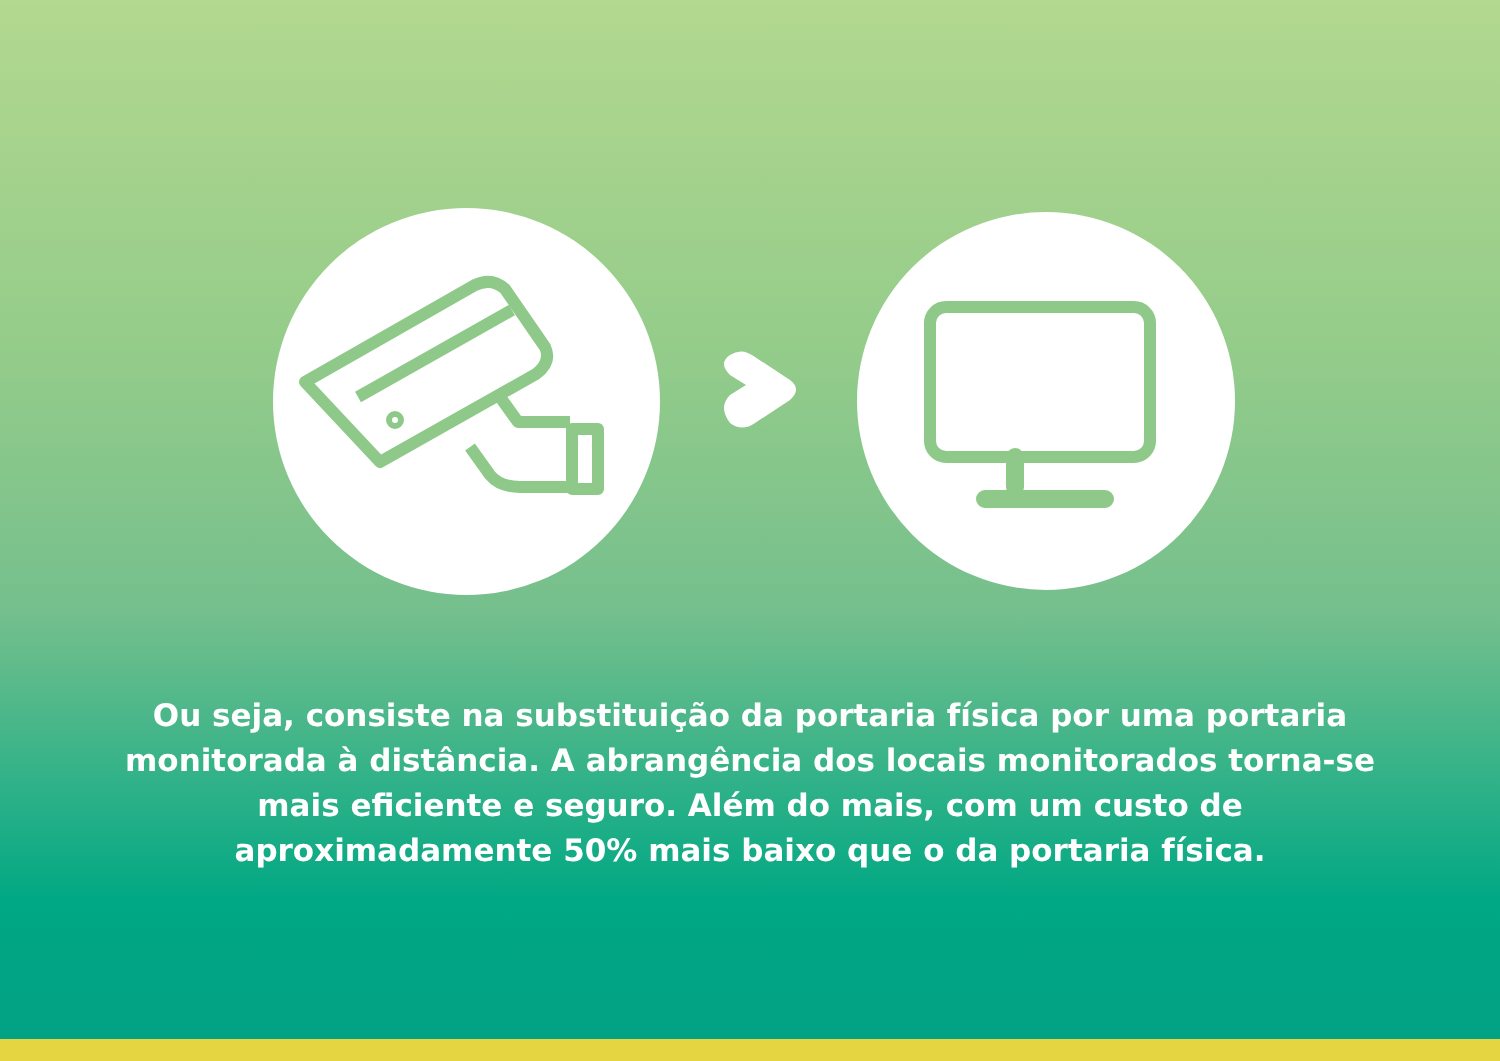Ou seja, consiste na substituição da portaria física por uma portaria monitorada à distância. A abrangência dos locais monitorados torna-se mais eficiente e seguro. Além do mais, com um custo de aproximadamente 50% mais baixo que o da portaria física.